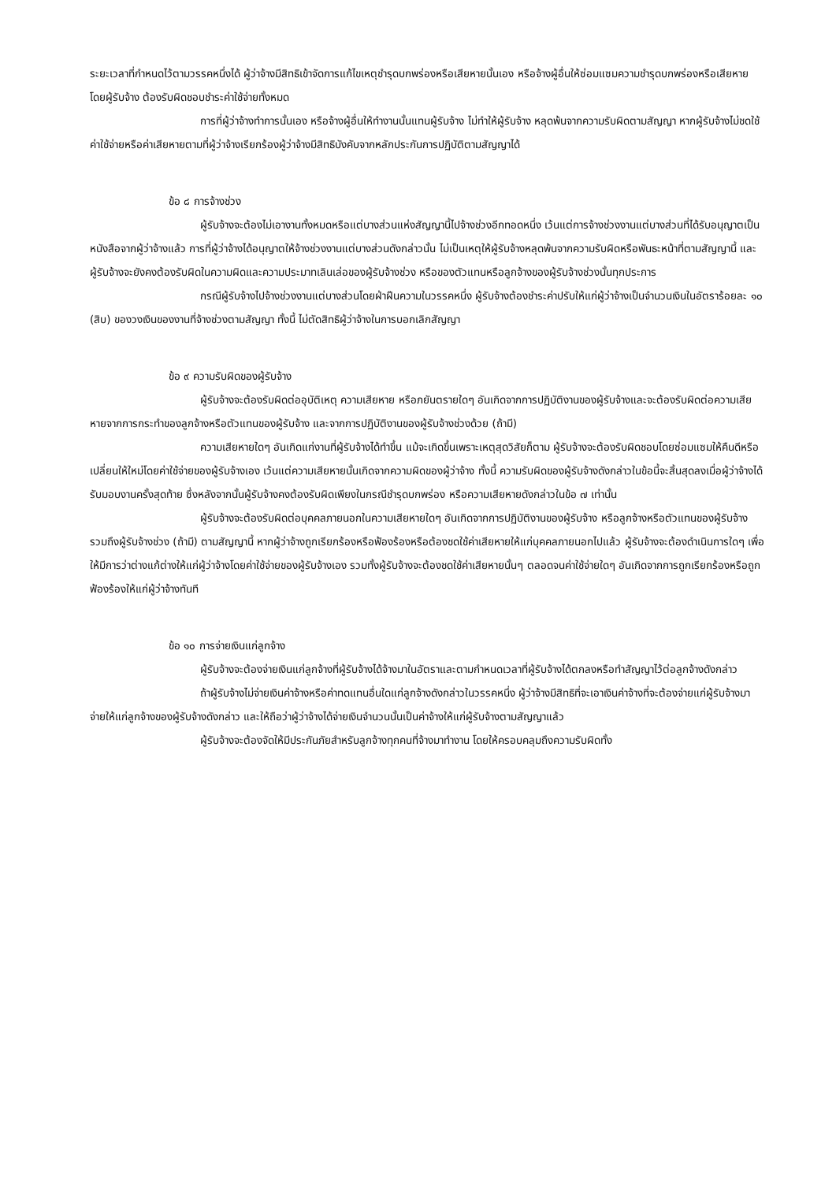ระยะเวลาที่กำหนดไว้ตามวรรคหนึ่งได้ ผู้ว่าจ้างมีสิทธิเข้าจัดการแก้ไขเหตุชำรุดบกพร่องหรือเสียหายนั้นเอง หรือจ้างผู้อื่นให้ซ่อมแซมความชำรุดบกพร่องหรือเสียหาย โดยผู้รับจ้าง ต้องรับผิดชอบชำระค่าใช้จ่ายทั้งหมด
การที่ผู้ว่าจ้างทำการนั้นเอง หรือจ้างผู้อื่นให้ทำงานนั้นแทนผู้รับจ้าง ไม่ทำให้ผู้รับจ้าง หลุดพ้นจากความรับผิดตามสัญญา หากผู้รับจ้างไม่ชดใช้ค่าใช้จ่ายหรือค่าเสียหายตามที่ผู้ว่าจ้างเรียกร้องผู้ว่าจ้างมีสิทธิบังคับจากหลักประกันการปฏิบัติตามสัญญาได้
ข้อ ๘ การจ้างช่วง
ผู้รับจ้างจะต้องไม่เอางานทั้งหมดหรือแต่บางส่วนแห่งสัญญานี้ไปจ้างช่วงอีกทอดหนึ่ง เว้นแต่การจ้างช่วงงานแต่บางส่วนที่ได้รับอนุญาตเป็นหนังสือจากผู้ว่าจ้างแล้ว การที่ผู้ว่าจ้างได้อนุญาตให้จ้างช่วงงานแต่บางส่วนดังกล่าวนั้น ไม่เป็นเหตุให้ผู้รับจ้างหลุดพ้นจากความรับผิดหรือพันธะหน้าที่ตามสัญญานี้ และผู้รับจ้างจะยังคงต้องรับผิดในความผิดและความประมาทเลินเล่อของผู้รับจ้างช่วง หรือของตัวแทนหรือลูกจ้างของผู้รับจ้างช่วงนั้นทุกประการ
กรณีผู้รับจ้างไปจ้างช่วงงานแต่บางส่วนโดยฝ่าฝืนความในวรรคหนึ่ง ผู้รับจ้างต้องชำระค่าปรับให้แก่ผู้ว่าจ้างเป็นจำนวนเงินในอัตราร้อยละ ๑๐ (สิบ) ของวงเงินของงานที่จ้างช่วงตามสัญญา ทั้งนี้ ไม่ตัดสิทธิผู้ว่าจ้างในการบอกเลิกสัญญา
ข้อ ๙ ความรับผิดของผู้รับจ้าง
ผู้รับจ้างจะต้องรับผิดต่ออุบัติเหตุ ความเสียหาย หรือภยันตรายใดๆ อันเกิดจากการปฏิบัติงานของผู้รับจ้างและจะต้องรับผิดต่อความเสียหายจากการกระทำของลูกจ้างหรือตัวแทนของผู้รับจ้าง และจากการปฏิบัติงานของผู้รับจ้างช่วงด้วย (ถ้ามี)
ความเสียหายใดๆ อันเกิดแก่งานที่ผู้รับจ้างได้ทำขึ้น แม้จะเกิดขึ้นเพราะเหตุสุดวิสัยก็ตาม ผู้รับจ้างจะต้องรับผิดชอบโดยซ่อมแซมให้คืนดีหรือเปลี่ยนให้ใหม่โดยค่าใช้จ่ายของผู้รับจ้างเอง เว้นแต่ความเสียหายนั้นเกิดจากความผิดของผู้ว่าจ้าง ทั้งนี้ ความรับผิดของผู้รับจ้างดังกล่าวในข้อนี้จะสิ้นสุดลงเมื่อผู้ว่าจ้างได้รับมอบงานครั้งสุดท้าย ซึ่งหลังจากนั้นผู้รับจ้างคงต้องรับผิดเพียงในกรณีชำรุดบกพร่อง หรือความเสียหายดังกล่าวในข้อ ๗ เท่านั้น
ผู้รับจ้างจะต้องรับผิดต่อบุคคลภายนอกในความเสียหายใดๆ อันเกิดจากการปฏิบัติงานของผู้รับจ้าง หรือลูกจ้างหรือตัวแทนของผู้รับจ้าง รวมถึงผู้รับจ้างช่วง (ถ้ามี) ตามสัญญานี้ หากผู้ว่าจ้างถูกเรียกร้องหรือฟ้องร้องหรือต้องชดใช้ค่าเสียหายให้แก่บุคคลภายนอกไปแล้ว ผู้รับจ้างจะต้องดำเนินการใดๆ เพื่อให้มีการว่าต่างแก้ต่างให้แก่ผู้ว่าจ้างโดยค่าใช้จ่ายของผู้รับจ้างเอง รวมทั้งผู้รับจ้างจะต้องชดใช้ค่าเสียหายนั้นๆ ตลอดจนค่าใช้จ่ายใดๆ อันเกิดจากการถูกเรียกร้องหรือถูกฟ้องร้องให้แก่ผู้ว่าจ้างทันที
ข้อ ๑๐ การจ่ายเงินแก่ลูกจ้าง
ผู้รับจ้างจะต้องจ่ายเงินแก่ลูกจ้างที่ผู้รับจ้างได้จ้างมาในอัตราและตามกำหนดเวลาที่ผู้รับจ้างได้ตกลงหรือทำสัญญาไว้ต่อลูกจ้างดังกล่าว
ถ้าผู้รับจ้างไม่จ่ายเงินค่าจ้างหรือค่าทดแทนอื่นใดแก่ลูกจ้างดังกล่าวในวรรคหนึ่ง ผู้ว่าจ้างมีสิทธิที่จะเอาเงินค่าจ้างที่จะต้องจ่ายแก่ผู้รับจ้างมาจ่ายให้แก่ลูกจ้างของผู้รับจ้างดังกล่าว และให้ถือว่าผู้ว่าจ้างได้จ่ายเงินจำนวนนั้นเป็นค่าจ้างให้แก่ผู้รับจ้างตามสัญญาแล้ว
ผู้รับจ้างจะต้องจัดให้มีประกันภัยสำหรับลูกจ้างทุกคนที่จ้างมาทำงาน โดยให้ครอบคลุมถึงความรับผิดทั้ง